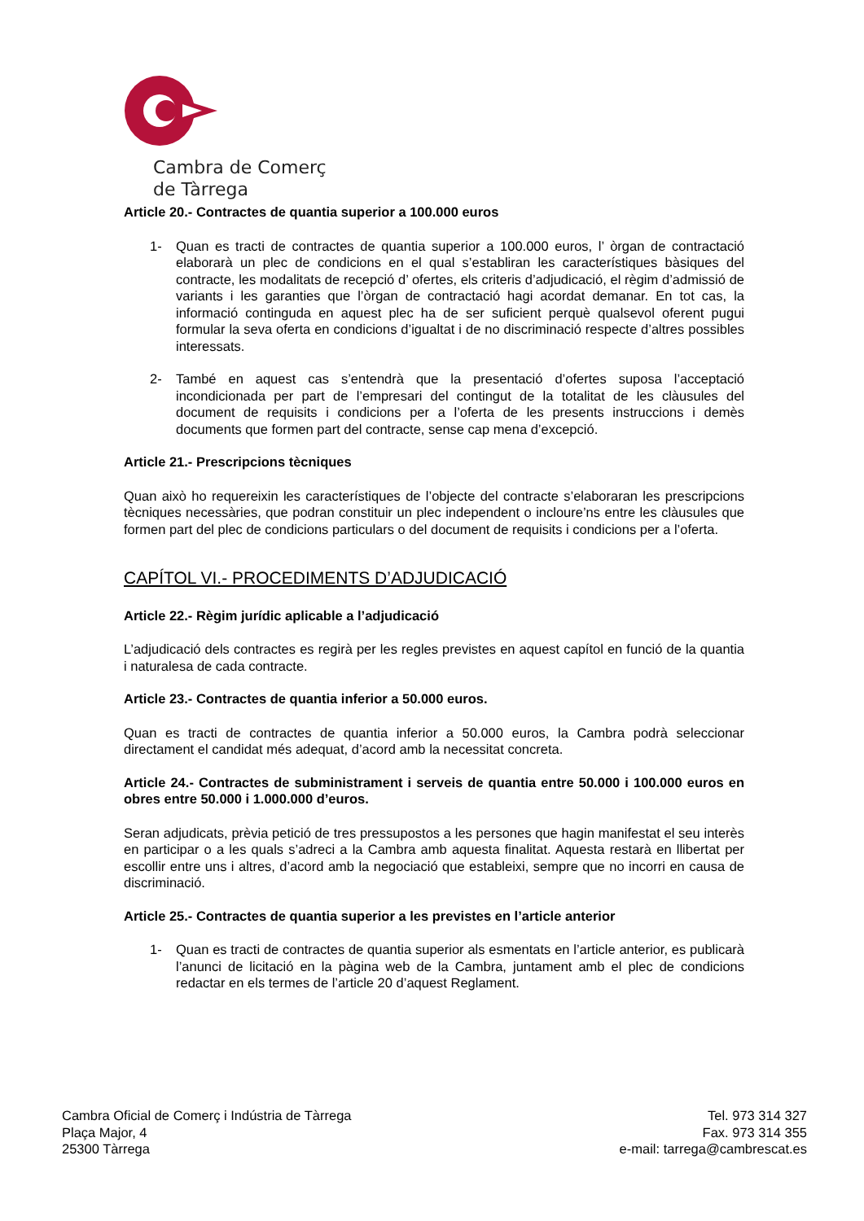Cambra de Comerç
de Tàrrega
Article 20.- Contractes de quantia superior a 100.000 euros
1- Quan es tracti de contractes de quantia superior a 100.000 euros, l’ òrgan de contractació elaborarà un plec de condicions en el qual s’establiran les característiques bàsiques del contracte, les modalitats de recepció d’ ofertes, els criteris d’adjudicació, el règim d’admissió de variants i les garanties que l’òrgan de contractació hagi acordat demanar. En tot cas, la informació continguda en aquest plec ha de ser suficient perquè qualsevol oferent pugui formular la seva oferta en condicions d’igualtat i de no discriminació respecte d’altres possibles interessats.
2- També en aquest cas s’entendrà que la presentació d’ofertes suposa l’acceptació incondicionada per part de l’empresari del contingut de la totalitat de les clàusules del document de requisits i condicions per a l’oferta de les presents instruccions i demès documents que formen part del contracte, sense cap mena d’excepció.
Article 21.- Prescripcions tècniques
Quan això ho requereixin les característiques de l’objecte del contracte s’elaboraran les prescripcions tècniques necessàries, que podran constituir un plec independent o incloure’ns entre les clàusules que formen part del plec de condicions particulars o del document de requisits i condicions per a l’oferta.
CAPÍTOL VI.- PROCEDIMENTS D’ADJUDICACIÓ
Article 22.- Règim jurídic aplicable a l’adjudicació
L’adjudicació dels contractes es regirà per les regles previstes en aquest capítol en funció de la quantia i naturalesa de cada contracte.
Article 23.- Contractes de quantia inferior a 50.000 euros.
Quan es tracti de contractes de quantia inferior a 50.000 euros, la Cambra podrà seleccionar directament el candidat més adequat, d’acord amb la necessitat concreta.
Article 24.- Contractes de subministrament i serveis de quantia entre 50.000 i 100.000 euros en obres entre 50.000 i 1.000.000 d’euros.
Seran adjudicats, prèvia petició de tres pressupostos a les persones que hagin manifestat el seu interès en participar o a les quals s’adreci a la Cambra amb aquesta finalitat. Aquesta restarà en llibertat per escollir entre uns i altres, d’acord amb la negociació que estableixi, sempre que no incorri en causa de discriminació.
Article 25.- Contractes de quantia superior a les previstes en l’article anterior
1- Quan es tracti de contractes de quantia superior als esmentats en l’article anterior, es publicarà l’anunci de licitació en la pàgina web de la Cambra, juntament amb el plec de condicions redactar en els termes de l’article 20 d’aquest Reglament.
Cambra Oficial de Comerç i Indústria de Tàrrega
Plaça Major, 4
25300 Tàrrega
Tel. 973 314 327
Fax. 973 314 355
e-mail: tarrega@cambrescat.es